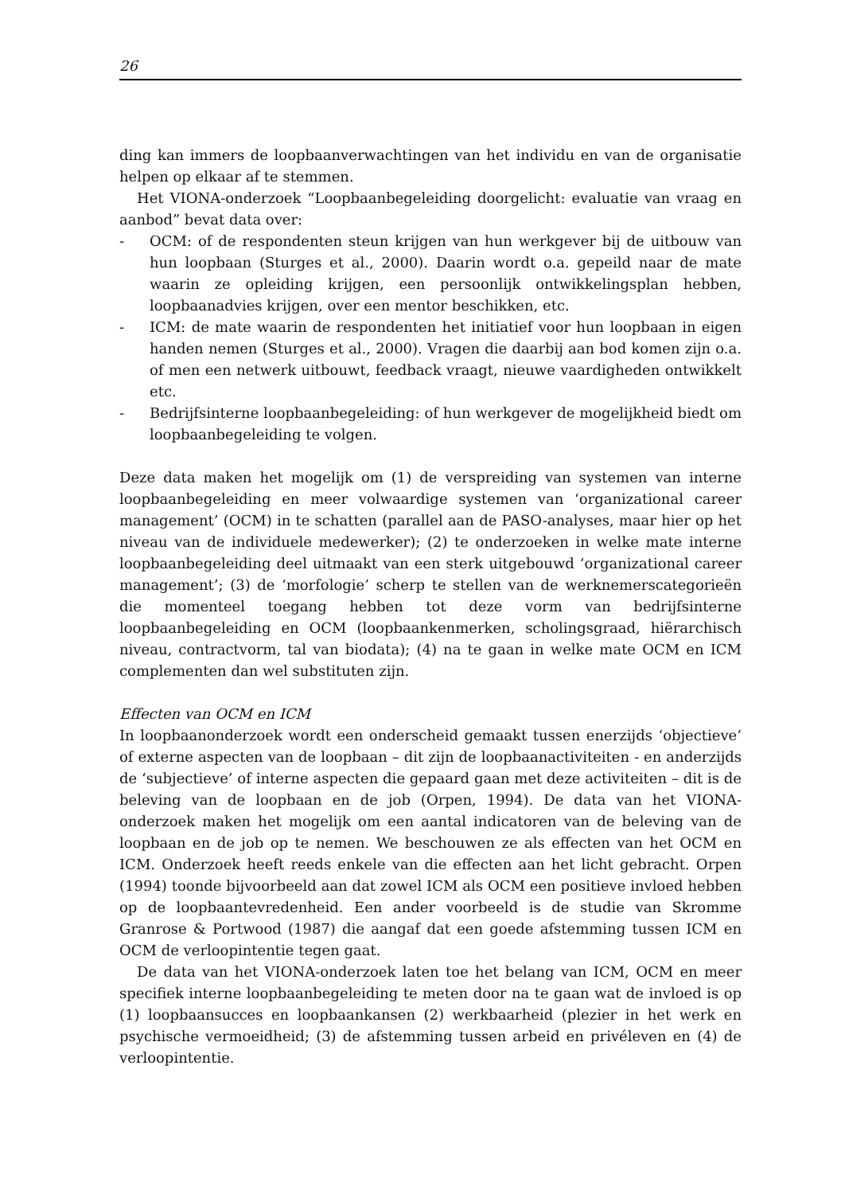26
ding kan immers de loopbaanverwachtingen van het individu en van de organisatie helpen op elkaar af te stemmen.
Het VIONA-onderzoek “Loopbaanbegeleiding doorgelicht: evaluatie van vraag en aanbod” bevat data over:
- OCM: of de respondenten steun krijgen van hun werkgever bij de uitbouw van hun loopbaan (Sturges et al., 2000). Daarin wordt o.a. gepeild naar de mate waarin ze opleiding krijgen, een persoonlijk ontwikkelingsplan hebben, loopbaanadvies krijgen, over een mentor beschikken, etc.
- ICM: de mate waarin de respondenten het initiatief voor hun loopbaan in eigen handen nemen (Sturges et al., 2000). Vragen die daarbij aan bod komen zijn o.a. of men een netwerk uitbouwt, feedback vraagt, nieuwe vaardigheden ontwikkelt etc.
- Bedrijfsinterne loopbaanbegeleiding: of hun werkgever de mogelijkheid biedt om loopbaanbegeleiding te volgen.
Deze data maken het mogelijk om (1) de verspreiding van systemen van interne loopbaanbegeleiding en meer volwaardige systemen van ‘organizational career management’ (OCM) in te schatten (parallel aan de PASO-analyses, maar hier op het niveau van de individuele medewerker); (2) te onderzoeken in welke mate interne loopbaanbegeleiding deel uitmaakt van een sterk uitgebouwd ‘organizational career management’; (3) de ‘morfologie’ scherp te stellen van de werknemerscategorieën die momenteel toegang hebben tot deze vorm van bedrijfsinterne loopbaanbegeleiding en OCM (loopbaankenmerken, scholingsgraad, hiërarchisch niveau, contractvorm, tal van biodata); (4) na te gaan in welke mate OCM en ICM complementen dan wel substituten zijn.
Effecten van OCM en ICM
In loopbaanonderzoek wordt een onderscheid gemaakt tussen enerzijds ‘objectieve’ of externe aspecten van de loopbaan – dit zijn de loopbaanactiviteiten - en anderzijds de ‘subjectieve’ of interne aspecten die gepaard gaan met deze activiteiten – dit is de beleving van de loopbaan en de job (Orpen, 1994). De data van het VIONA-onderzoek maken het mogelijk om een aantal indicatoren van de beleving van de loopbaan en de job op te nemen. We beschouwen ze als effecten van het OCM en ICM. Onderzoek heeft reeds enkele van die effecten aan het licht gebracht. Orpen (1994) toonde bijvoorbeeld aan dat zowel ICM als OCM een positieve invloed hebben op de loopbaantevredenheid. Een ander voorbeeld is de studie van Skromme Granrose & Portwood (1987) die aangaf dat een goede afstemming tussen ICM en OCM de verloopintentie tegen gaat.
De data van het VIONA-onderzoek laten toe het belang van ICM, OCM en meer specifiek interne loopbaanbegeleiding te meten door na te gaan wat de invloed is op (1) loopbaansucces en loopbaankansen (2) werkbaarheid (plezier in het werk en psychische vermoeidheid; (3) de afstemming tussen arbeid en privéleven en (4) de verloopintentie.